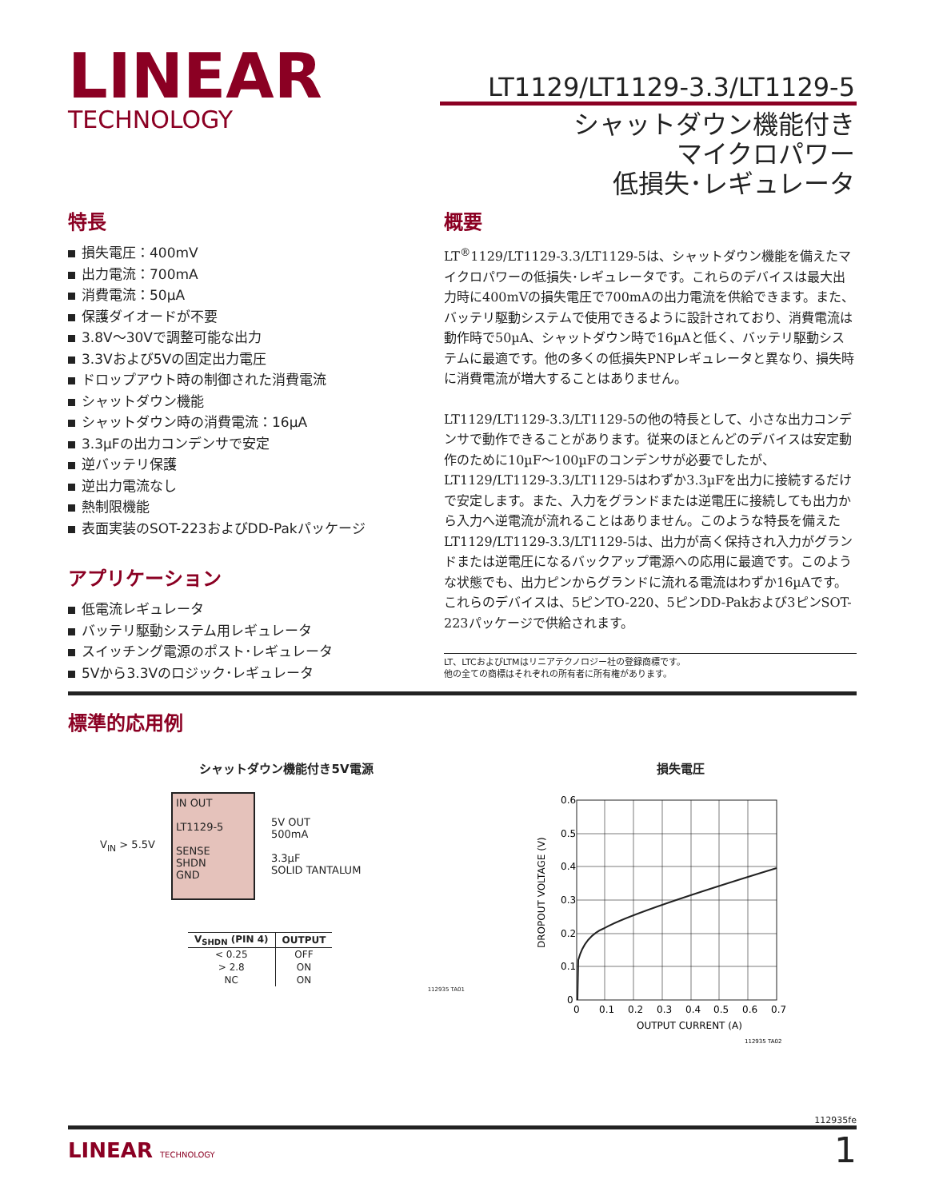LINEAR
TECHNOLOGY
LT1129/LT1129-3.3/LT1129-5
シャットダウン機能付き
マイクロパワー
低損失･レギュレータ
特長
損失電圧：400mV
出力電流：700mA
消費電流：50µA
保護ダイオードが不要
3.8V～30Vで調整可能な出力
3.3Vおよび5Vの固定出力電圧
ドロップアウト時の制御された消費電流
シャットダウン機能
シャットダウン時の消費電流：16µA
3.3µFの出力コンデンサで安定
逆バッテリ保護
逆出力電流なし
熱制限機能
表面実装のSOT-223およびDD-Pakパッケージ
アプリケーション
低電流レギュレータ
バッテリ駆動システム用レギュレータ
スイッチング電源のポスト･レギュレータ
5Vから3.3Vのロジック･レギュレータ
概要
LT<sup>®</sup>1129/LT1129-3.3/LT1129-5は、シャットダウン機能を備えたマイクロパワーの低損失･レギュレータです。これらのデバイスは最大出力時に400mVの損失電圧で700mAの出力電流を供給できます。また、バッテリ駆動システムで使用できるように設計されており、消費電流は動作時で50µA、シャットダウン時で16µAと低く、バッテリ駆動システムに最適です。他の多くの低損失PNPレギュレータと異なり、損失時に消費電流が増大することはありません。
LT1129/LT1129-3.3/LT1129-5の他の特長として、小さな出力コンデンサで動作できることがあります。従来のほとんどのデバイスは安定動作のために10µF～100µFのコンデンサが必要でしたが、LT1129/LT1129-3.3/LT1129-5はわずか3.3µFを出力に接続するだけで安定します。また、入力をグランドまたは逆電圧に接続しても出力から入力へ逆電流が流れることはありません。このような特長を備えたLT1129/LT1129-3.3/LT1129-5は、出力が高く保持され入力がグランドまたは逆電圧になるバックアップ電源への応用に最適です。このような状態でも、出力ピンからグランドに流れる電流はわずか16µAです。これらのデバイスは、5ピンTO-220、5ピンDD-Pakおよび3ピンSOT-223パッケージで供給されます。
LT、LTCおよびLTMはリニアテクノロジー社の登録商標です。
他の全ての商標はそれぞれの所有者に所有権があります。
標準的応用例
シャットダウン機能付き5V電源
V<sub>IN</sub> > 5.5V
IN OUT
LT1129-5
SENSE
SHDN
GND
5V OUT
500mA
3.3µF
SOLID TANTALUM
| V<sub>SHDN</sub> (PIN 4) | OUTPUT |
| --- | --- |
| < 0.25 | OFF |
| > 2.8 | ON |
| NC | ON |
112935 TA01
損失電圧
0.6
0.5
0.4
0.3
0.2
0.1
0
0
0.1
0.2
0.3
0.4
0.5
0.6
0.7
OUTPUT CURRENT (A)
DROPOUT VOLTAGE (V)
112935 TA02
112935fe
LINEAR TECHNOLOGY 1